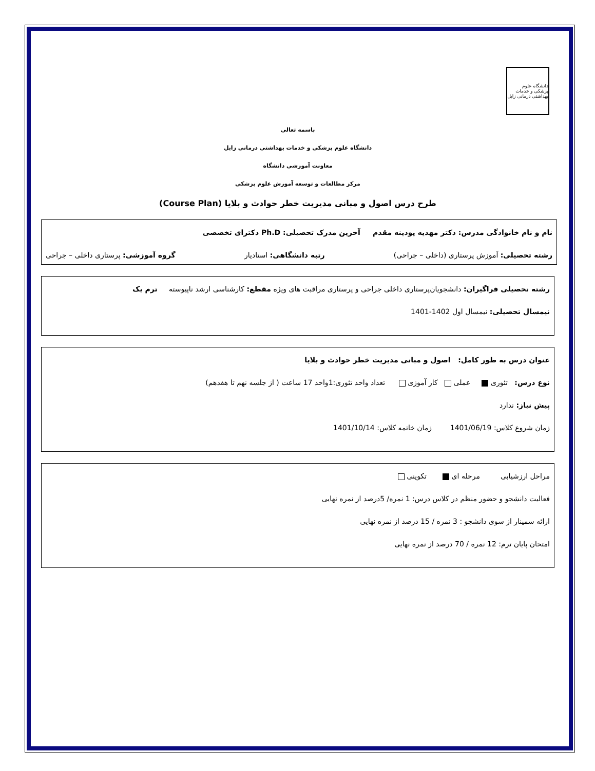دانشگاه علوم پزشکی و خدمات بهداشتی درمانی زابل
باسمه تعالی
دانشگاه علوم پزشکی و خدمات بهداشتی درمانی زابل
معاونت آموزشی دانشگاه
مرکز مطالعات و توسعه آموزش علوم پزشکی
طرح درس اصول و مبانی مدیریت خطر حوادث و بلایا (Course Plan)
نام و نام خانوادگی مدرس: دکتر مهدیه پودینه مقدم آخرین مدرک تحصیلی: Ph.D دکترای تخصصی
رشته تحصیلی: آموزش پرستاری (داخلی – جراحی) رتبه دانشگاهی: استادیار گروه آموزشی: پرستاری داخلی – جراحی
رشته تحصیلی فراگیران: دانشجویان‌پرستاری داخلی جراحی و پرستاری مراقبت های ویژه مقطع: کارشناسی ارشد ناپیوسته ترم یک
نیمسال تحصیلی: نیمسال اول 1402-1401
عنوان درس به طور کامل: اصول و مبانی مدیریت خطر حوادث و بلایا
نوع درس: تئوری عملی کار آموزی تعداد واحد تئوری:1واحد 17 ساعت ( از جلسه نهم تا هفدهم)
پیش نیاز: ندارد
زمان شروع کلاس: 1401/06/19 زمان خاتمه کلاس: 1401/10/14
مراحل ارزشیابی مرحله ای تکوینی
فعالیت دانشجو و حضور منظم در کلاس درس: 1 نمره/ 5درصد از نمره نهایی
ارائه سمینار از سوی دانشجو : 3 نمره / 15 درصد از نمره نهایی
امتحان پایان ترم: 12 نمره / 70 درصد از نمره نهایی